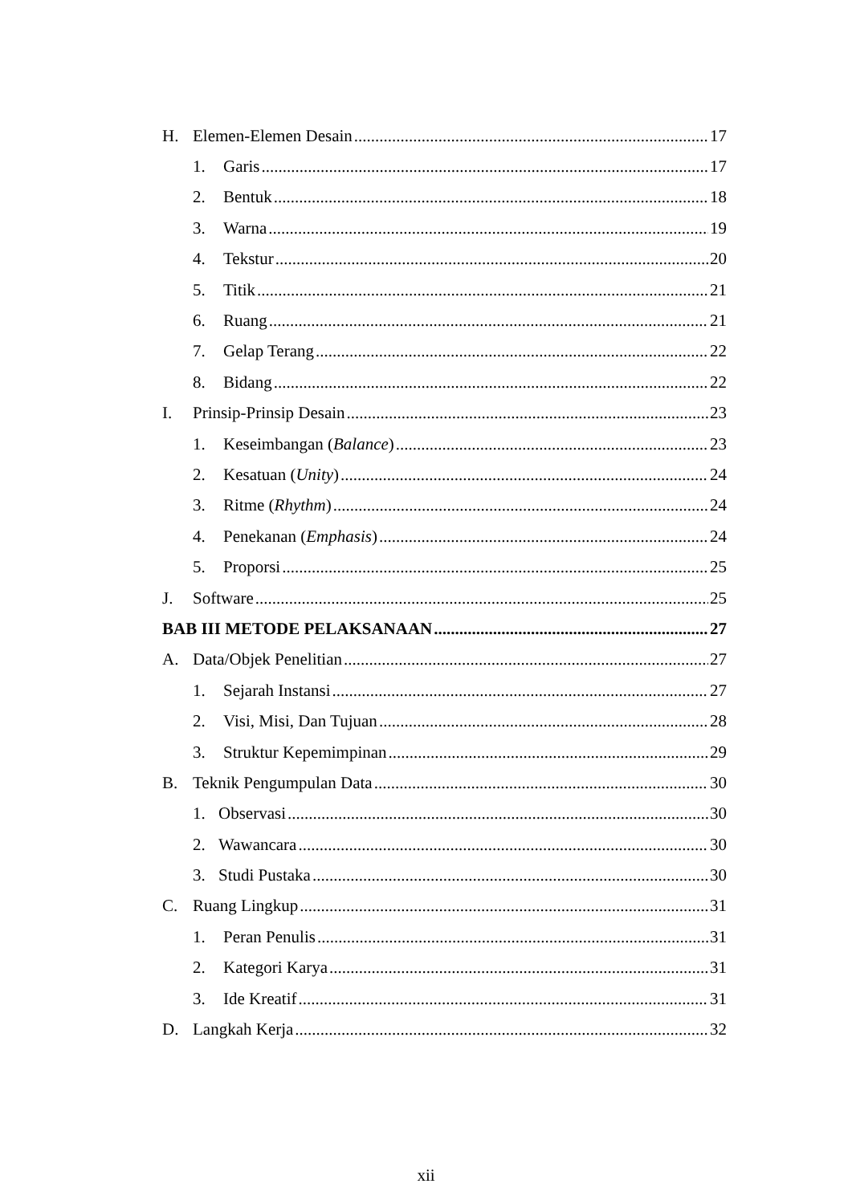H. Elemen-Elemen Desain 17
1. Garis 17
2. Bentuk 18
3. Warna 19
4. Tekstur 20
5. Titik 21
6. Ruang 21
7. Gelap Terang 22
8. Bidang 22
I. Prinsip-Prinsip Desain 23
1. Keseimbangan (Balance) 23
2. Kesatuan (Unity) 24
3. Ritme (Rhythm) 24
4. Penekanan (Emphasis) 24
5. Proporsi 25
J. Software 25
BAB III METODE PELAKSANAAN 27
A. Data/Objek Penelitian 27
1. Sejarah Instansi 27
2. Visi, Misi, Dan Tujuan 28
3. Struktur Kepemimpinan 29
B. Teknik Pengumpulan Data 30
1. Observasi 30
2. Wawancara 30
3. Studi Pustaka 30
C. Ruang Lingkup 31
1. Peran Penulis 31
2. Kategori Karya 31
3. Ide Kreatif 31
D. Langkah Kerja 32
xii